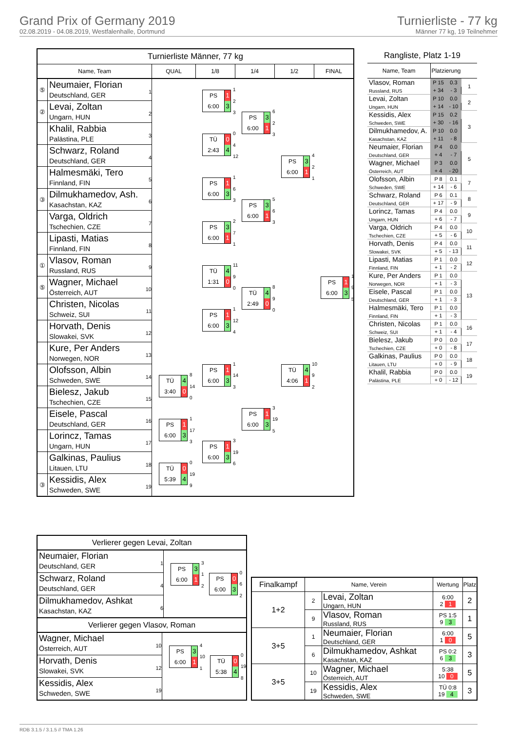Grand Prix of Germany 2019
02.08.2019 - 04.08.2019, Westfalenhalle, Dortmund
Turnierliste - 77 kg
Männer 77 kg, 19 Teilnehmer
Turnierliste Männer, 77 kg
Name, Team QUAL 1/8 1/4 1/2 FINAL
⑤
Neumaier, Florian
Deutschland, GER
1
②
Levai, Zoltan
Ungarn, HUN
2
Khalil, Rabbia
Palästina, PLE
3
Schwarz, Roland
Deutschland, GER
4
Halmesmäki, Tero
Finnland, FIN
5
③
Dilmukhamedov, Ash.
Kasachstan, KAZ
6
Varga, Oldrich
Tschechien, CZE
7
Lipasti, Matias
Finnland, FIN
8
①
Vlasov, Roman
Russland, RUS
9
⑤
Wagner, Michael
Österreich, AUT
10
Christen, Nicolas
Schweiz, SUI
11
Horvath, Denis
Slowakei, SVK
12
Kure, Per Anders
Norwegen, NOR
13
Olofsson, Albin
Schweden, SWE
14
Bielesz, Jakub
Tschechien, CZE
15
Eisele, Pascal
Deutschland, GER
16
Lorincz, Tamas
Ungarn, HUN
17
Galkinas, Paulius
Litauen, LTU
18
③
Kessidis, Alex
Schweden, SWE
19
PS 1
6:00 3
1
2
3
PS 3
6:00 1
6
2
3
TÜ 0
2:43 4
0
4
12
PS 3
6:00 1
4
2
1
PS 1
6:00 3
1
6
3
PS 3
6:00 1
5
6
3
PS 3
6:00 1
2
7
1
TÜ 4
1:31 0
11
9
0
PS 1
6:00 3
1
9
5
TÜ 4
2:49 0
8
9
0
PS 1
6:00 3
1
12
4
PS 1
6:00 3
1
14
3
TÜ 4
4:06 1
10
9
2
TÜ 4
3:40 0
8
14
0
PS 1
6:00 3
3
19
5
PS 1
6:00 3
1
17
3
PS 1
6:00 3
3
19
6
TÜ 0
5:39 4
0
19
9
Rangliste, Platz 1-19
| Name, Team | Platzierung | | |
| --- | --- | --- | --- |
| Vlasov, Roman Russland, RUS | P 15 | 0.3 | 1 |
| | + 34 | - 3 | |
| Levai, Zoltan Ungarn, HUN | P 10 | 0.0 | 2 |
| | + 14 | - 10 | |
| Kessidis, Alex Schweden, SWE | P 15 | 0.2 | 3 |
| | + 30 | - 16 | |
| Dilmukhamedov, A. Kasachstan, KAZ | P 10 | 0.0 | |
| | + 11 | - 8 | |
| Neumaier, Florian Deutschland, GER | P 4 | 0.0 | 5 |
| | + 4 | - 7 | |
| Wagner, Michael Österreich, AUT | P 3 | 0.0 | |
| | + 4 | - 20 | |
| Olofsson, Albin Schweden, SWE | P 8 | 0.1 | 7 |
| | + 14 | - 6 | |
| Schwarz, Roland Deutschland, GER | P 6 | 0.1 | 8 |
| | + 17 | - 9 | |
| Lorincz, Tamas Ungarn, HUN | P 4 | 0.0 | 9 |
| | + 6 | - 7 | |
| Varga, Oldrich Tschechien, CZE | P 4 | 0.0 | 10 |
| | + 5 | - 6 | |
| Horvath, Denis Slowakei, SVK | P 4 | 0.0 | 11 |
| | + 5 | - 13 | |
| Lipasti, Matias Finnland, FIN | P 1 | 0.0 | 12 |
| | + 1 | - 2 | |
| Kure, Per Anders Norwegen, NOR | P 1 | 0.0 | 13 |
| | + 1 | - 3 | |
| Eisele, Pascal Deutschland, GER | P 1 | 0.0 | |
| | + 1 | - 3 | |
| Halmesmäki, Tero Finnland, FIN | P 1 | 0.0 | |
| | + 1 | - 3 | |
| Christen, Nicolas Schweiz, SUI | P 1 | 0.0 | 16 |
| | + 1 | - 4 | |
| Bielesz, Jakub Tschechien, CZE | P 0 | 0.0 | 17 |
| | + 0 | - 8 | |
| Galkinas, Paulius Litauen, LTU | P 0 | 0.0 | 18 |
| | + 0 | - 9 | |
| Khalil, Rabbia Palästina, PLE | P 0 | 0.0 | 19 |
| | + 0 | - 12 | |
Verlierer gegen Levai, Zoltan
Neumaier, Florian
Deutschland, GER
1
Schwarz, Roland
Deutschland, GER
4
Dilmukhamedov, Ashkat
Kasachstan, KAZ
6
PS 3
6:00 1
3
1
2
PS 0
6:00 3
0
6
2
Verlierer gegen Vlasov, Roman
Wagner, Michael
Österreich, AUT
10
Horvath, Denis
Slowakei, SVK
12
Kessidis, Alex
Schweden, SWE
19
PS 3
6:00 1
4
10
1
TÜ 0
5:38 4
0
19
8
| Finalkampf | Name, Verein | | Wertung | Platz |
| --- | --- | --- | --- | --- |
| 1+2 | 2 | Levai, Zoltan Ungarn, HUN | 6:00 2 1 | 2 |
| | 9 | Vlasov, Roman Russland, RUS | PS 1:5 9 3 | 1 |
| 3+5 | 1 | Neumaier, Florian Deutschland, GER | 6:00 1 0 | 5 |
| | 6 | Dilmukhamedov, Ashkat Kasachstan, KAZ | PS 0:2 6 3 | 3 |
| 3+5 | 10 | Wagner, Michael Österreich, AUT | 5:38 10 0 | 5 |
| | 19 | Kessidis, Alex Schweden, SWE | TÜ 0:8 19 4 | 3 |
RDB 3.1.5 / 3.1.5 // TMA 1.26